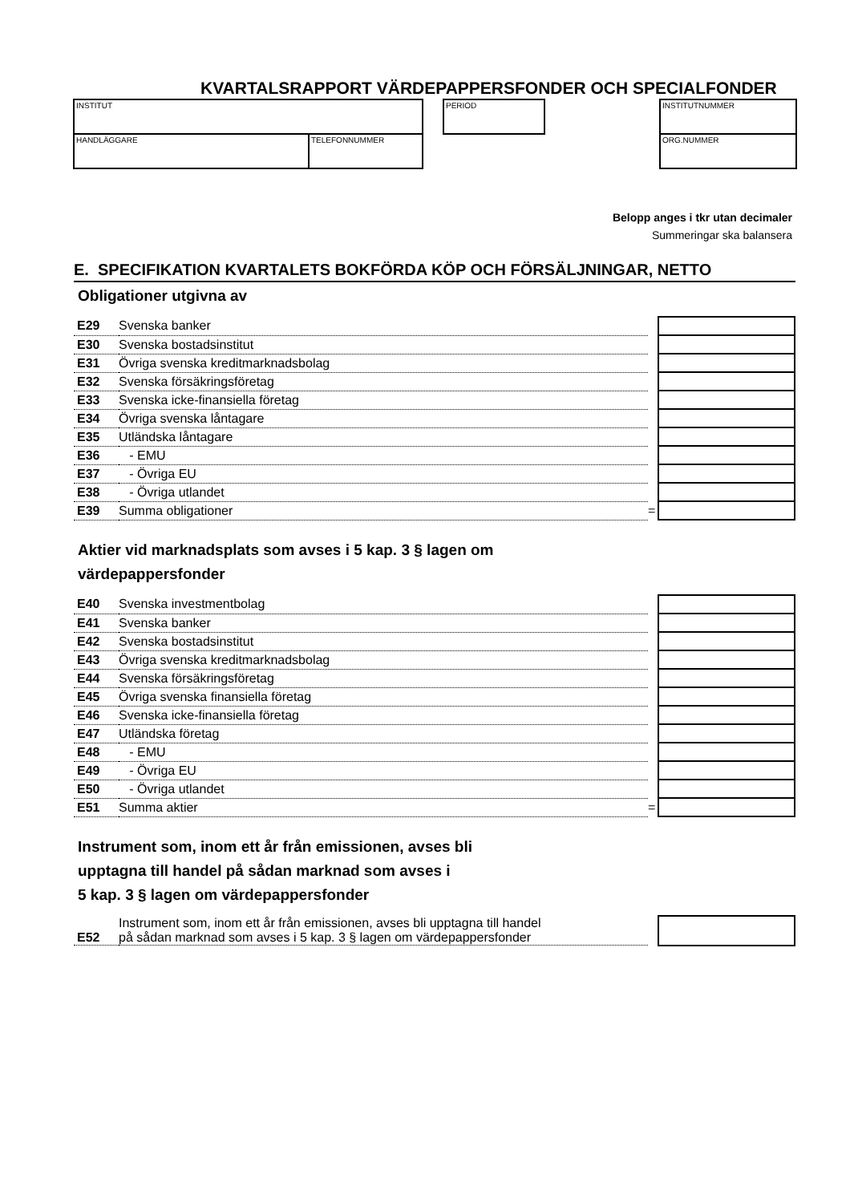KVARTALSRAPPORT VÄRDEPAPPERSFONDER OCH SPECIALFONDER
INSTITUT
HANDLÄGGARE TELEFONNUMMER
PERIOD INSTITUTNUMMER
ORG.NUMMER
Belopp anges i tkr utan decimaler
Summeringar ska balansera
E. SPECIFIKATION KVARTALETS BOKFÖRDA KÖP OCH FÖRSÄLJNINGAR, NETTO
Obligationer utgivna av
| E29 | Svenska banker | | |
| E30 | Svenska bostadsinstitut | | |
| E31 | Övriga svenska kreditmarknadsbolag | | |
| E32 | Svenska försäkringsföretag | | |
| E33 | Svenska icke-finansiella företag | | |
| E34 | Övriga svenska låntagare | | |
| E35 | Utländska låntagare | | |
| E36 | - EMU | | |
| E37 | - Övriga EU | | |
| E38 | - Övriga utlandet | | |
| E39 | Summa obligationer | = | |
Aktier vid marknadsplats som avses i 5 kap. 3 § lagen om
värdepappersfonder
| E40 | Svenska investmentbolag | | |
| E41 | Svenska banker | | |
| E42 | Svenska bostadsinstitut | | |
| E43 | Övriga svenska kreditmarknadsbolag | | |
| E44 | Svenska försäkringsföretag | | |
| E45 | Övriga svenska finansiella företag | | |
| E46 | Svenska icke-finansiella företag | | |
| E47 | Utländska företag | | |
| E48 | - EMU | | |
| E49 | - Övriga EU | | |
| E50 | - Övriga utlandet | | |
| E51 | Summa aktier | = | |
Instrument som, inom ett år från emissionen, avses bli
upptagna till handel på sådan marknad som avses i
5 kap. 3 § lagen om värdepappersfonder
| E52 | Instrument som, inom ett år från emissionen, avses bli upptagna till handel på sådan marknad som avses i 5 kap. 3 § lagen om värdepappersfonder | | |